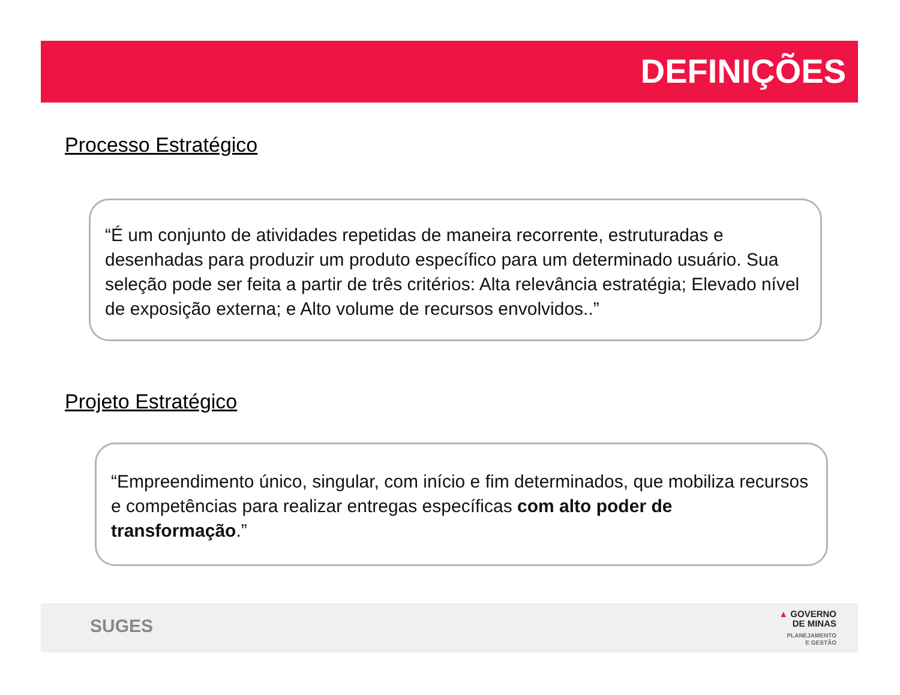DEFINIÇÕES
Processo Estratégico
“É um conjunto de atividades repetidas de maneira recorrente, estruturadas e desenhadas para produzir um produto específico para um determinado usuário. Sua seleção pode ser feita a partir de três critérios: Alta relevância estratégia; Elevado nível de exposição externa; e Alto volume de recursos envolvidos..”
Projeto Estratégico
“Empreendimento único, singular, com início e fim determinados, que mobiliza recursos e competências para realizar entregas específicas com alto poder de transformação.”
SUGES
▲ GOVERNO
DE MINAS
PLANEJAMENTO
E GESTÃO